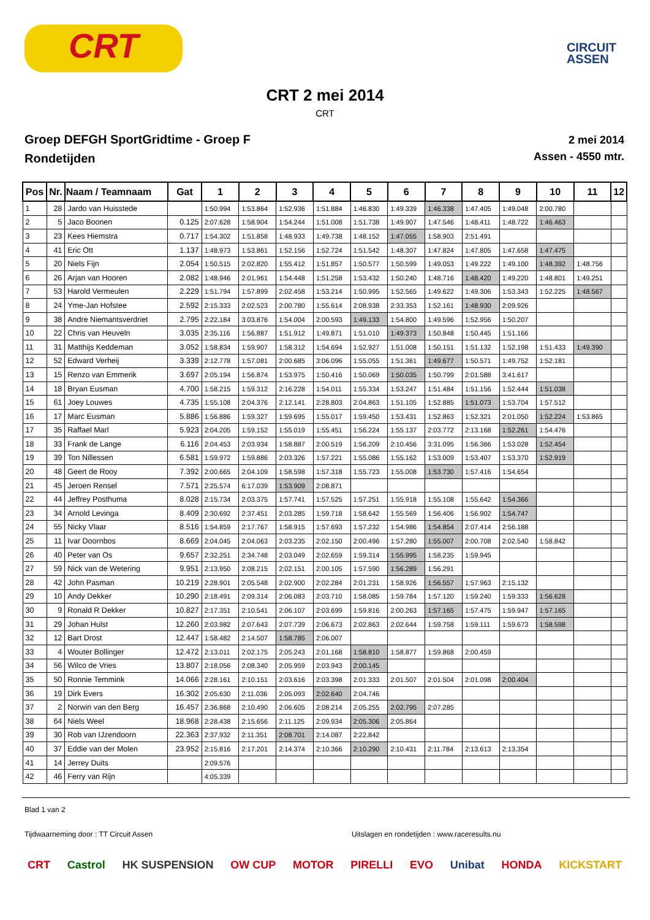CRT
CIRCUIT
ASSEN
CRT 2 mei 2014
CRT
Groep DEFGH SportGridtime - Groep F
Rondetijden
2 mei 2014
Assen - 4550 mtr.
| Pos | Nr. | Naam / Teamnaam | Gat | 1 | 2 | 3 | 4 | 5 | 6 | 7 | 8 | 9 | 10 | 11 | 12 |
| --- | --- | --- | --- | --- | --- | --- | --- | --- | --- | --- | --- | --- | --- | --- | --- |
| 1 | 28 | Jardo van Huisstede | | 1:50.994 | 1:53.864 | 1:52.936 | 1:51.884 | 1:46.830 | 1:49.339 | 1:46.338 | 1:47.405 | 1:49.048 | 2:00.780 | | |
| 2 | 5 | Jaco Boonen | 0.125 | 2:07.628 | 1:58.904 | 1:54.244 | 1:51.008 | 1:51.738 | 1:49.907 | 1:47.546 | 1:48.411 | 1:48.722 | 1:46.463 | | |
| 3 | 23 | Kees Hiemstra | 0.717 | 1:54.302 | 1:51.858 | 1:48.933 | 1:49.738 | 1:48.152 | 1:47.055 | 1:58.903 | 2:51.491 | | | | |
| 4 | 41 | Eric Ott | 1.137 | 1:48.973 | 1:53.861 | 1:52.156 | 1:52.724 | 1:51.542 | 1:48.307 | 1:47.824 | 1:47.805 | 1:47.658 | 1:47.475 | | |
| 5 | 20 | Niels Fijn | 2.054 | 1:50.515 | 2:02.820 | 1:55.412 | 1:51.857 | 1:50.577 | 1:50.599 | 1:49.053 | 1:49.222 | 1:49.100 | 1:48.392 | 1:48.756 | |
| 6 | 26 | Arjan van Hooren | 2.082 | 1:48.946 | 2:01.961 | 1:54.448 | 1:51.258 | 1:53.432 | 1:50.240 | 1:48.716 | 1:48.420 | 1:49.220 | 1:48.801 | 1:49.251 | |
| 7 | 53 | Harold Vermeulen | 2.229 | 1:51.794 | 1:57.899 | 2:02.458 | 1:53.214 | 1:50.995 | 1:52.565 | 1:49.622 | 1:49.306 | 1:53.343 | 1:52.225 | 1:48.567 | |
| 8 | 24 | Yme-Jan Hofstee | 2.592 | 2:15.333 | 2:02.523 | 2:00.780 | 1:55.614 | 2:08.938 | 2:33.353 | 1:52.161 | 1:48.930 | 2:09.926 | | | |
| 9 | 38 | Andre Niemantsverdriet | 2.795 | 2:22.184 | 3:03.876 | 1:54.004 | 2:00.593 | 1:49.133 | 1:54.800 | 1:49.596 | 1:52.956 | 1:50.207 | | | |
| 10 | 22 | Chris van Heuveln | 3.035 | 2:35.116 | 1:56.887 | 1:51.912 | 1:49.871 | 1:51.010 | 1:49.373 | 1:50.848 | 1:50.445 | 1:51.166 | | | |
| 11 | 31 | Matthijs Keddeman | 3.052 | 1:58.834 | 1:59.907 | 1:58.312 | 1:54.694 | 1:52.927 | 1:51.008 | 1:50.151 | 1:51.132 | 1:52.198 | 1:51.433 | 1:49.390 | |
| 12 | 52 | Edward Verheij | 3.339 | 2:12.778 | 1:57.081 | 2:00.685 | 3:06.096 | 1:55.055 | 1:51.361 | 1:49.677 | 1:50.571 | 1:49.752 | 1:52.181 | | |
| 13 | 15 | Renzo van Emmerik | 3.697 | 2:05.194 | 1:56.874 | 1:53.975 | 1:50.416 | 1:50.069 | 1:50.035 | 1:50.799 | 2:01.588 | 3:41.617 | | | |
| 14 | 18 | Bryan Eusman | 4.700 | 1:58.215 | 1:59.312 | 2:16.228 | 1:54.011 | 1:55.334 | 1:53.247 | 1:51.484 | 1:51.156 | 1:52.444 | 1:51.038 | | |
| 15 | 61 | Joey Louwes | 4.735 | 1:55.108 | 2:04.376 | 2:12.141 | 2:28.803 | 2:04.863 | 1:51.105 | 1:52.885 | 1:51.073 | 1:53.704 | 1:57.512 | | |
| 16 | 17 | Marc Eusman | 5.886 | 1:56.886 | 1:59.327 | 1:59.695 | 1:55.017 | 1:59.450 | 1:53.431 | 1:52.863 | 1:52.321 | 2:01.050 | 1:52.224 | 1:53.865 | |
| 17 | 35 | Raffael Marl | 5.923 | 2:04.205 | 1:59.152 | 1:55.019 | 1:55.451 | 1:56.224 | 1:55.137 | 2:03.772 | 2:13.168 | 1:52.261 | 1:54.476 | | |
| 18 | 33 | Frank de Lange | 6.116 | 2:04.453 | 2:03.934 | 1:58.887 | 2:00.519 | 1:56.209 | 2:10.456 | 3:31.095 | 1:56.366 | 1:53.028 | 1:52.454 | | |
| 19 | 39 | Ton Nillessen | 6.581 | 1:59.972 | 1:59.886 | 2:03.326 | 1:57.221 | 1:55.086 | 1:55.162 | 1:53.009 | 1:53.407 | 1:53.370 | 1:52.919 | | |
| 20 | 48 | Geert de Rooy | 7.392 | 2:00.665 | 2:04.109 | 1:58.598 | 1:57.318 | 1:55.723 | 1:55.008 | 1:53.730 | 1:57.416 | 1:54.654 | | | |
| 21 | 45 | Jeroen Rensel | 7.571 | 2:25.574 | 6:17.039 | 1:53.909 | 2:08.871 | | | | | | | | |
| 22 | 44 | Jeffrey Posthuma | 8.028 | 2:15.734 | 2:03.375 | 1:57.741 | 1:57.525 | 1:57.251 | 1:55.918 | 1:55.108 | 1:55.642 | 1:54.366 | | | |
| 23 | 34 | Arnold Levinga | 8.409 | 2:30.692 | 2:37.451 | 2:03.285 | 1:59.718 | 1:58.642 | 1:55.569 | 1:56.406 | 1:56.902 | 1:54.747 | | | |
| 24 | 55 | Nicky Vlaar | 8.516 | 1:54.859 | 2:17.767 | 1:58.915 | 1:57.693 | 1:57.232 | 1:54.986 | 1:54.854 | 2:07.414 | 2:56.188 | | | |
| 25 | 11 | Ivar Doornbos | 8.669 | 2:04.045 | 2:04.063 | 2:03.235 | 2:02.150 | 2:00.496 | 1:57.280 | 1:55.007 | 2:00.708 | 2:02.540 | 1:58.842 | | |
| 26 | 40 | Peter van Os | 9.657 | 2:32.251 | 2:34.748 | 2:03.049 | 2:02.659 | 1:59.314 | 1:55.995 | 1:58.235 | 1:59.945 | | | | |
| 27 | 59 | Nick van de Wetering | 9.951 | 2:13.950 | 2:08.215 | 2:02.151 | 2:00.105 | 1:57.590 | 1:56.289 | 1:56.291 | | | | | |
| 28 | 42 | John Pasman | 10.219 | 2:28.901 | 2:05.548 | 2:02.900 | 2:02.284 | 2:01.231 | 1:58.926 | 1:56.557 | 1:57.963 | 2:15.132 | | | |
| 29 | 10 | Andy Dekker | 10.290 | 2:18.491 | 2:09.314 | 2:06.083 | 2:03.710 | 1:58.085 | 1:59.784 | 1:57.120 | 1:59.240 | 1:59.333 | 1:56.628 | | |
| 30 | 9 | Ronald R Dekker | 10.827 | 2:17.351 | 2:10.541 | 2:06.107 | 2:03.699 | 1:59.816 | 2:00.263 | 1:57.165 | 1:57.475 | 1:59.947 | 1:57.165 | | |
| 31 | 29 | Johan Hulst | 12.260 | 2:03.982 | 2:07.643 | 2:07.739 | 2:06.673 | 2:02.863 | 2:02.644 | 1:59.758 | 1:59.111 | 1:59.673 | 1:58.598 | | |
| 32 | 12 | Bart Drost | 12.447 | 1:58.482 | 2:14.507 | 1:58.785 | 2:06.007 | | | | | | | | |
| 33 | 4 | Wouter Bollinger | 12.472 | 2:13.011 | 2:02.175 | 2:05.243 | 2:01.168 | 1:58.810 | 1:58.877 | 1:59.868 | 2:00.459 | | | | |
| 34 | 56 | Wilco de Vries | 13.807 | 2:18.056 | 2:08.340 | 2:05.959 | 2:03.943 | 2:00.145 | | | | | | | |
| 35 | 50 | Ronnie Temmink | 14.066 | 2:28.161 | 2:10.151 | 2:03.616 | 2:03.398 | 2:01.333 | 2:01.507 | 2:01.504 | 2:01.098 | 2:00.404 | | | |
| 36 | 19 | Dirk Evers | 16.302 | 2:05.630 | 2:11.036 | 2:05.093 | 2:02.640 | 2:04.746 | | | | | | | |
| 37 | 2 | Norwin van den Berg | 16.457 | 2:36.868 | 2:10.490 | 2:06.605 | 2:08.214 | 2:05.255 | 2:02.795 | 2:07.285 | | | | | |
| 38 | 64 | Niels Weel | 18.968 | 2:28.438 | 2:15.656 | 2:11.125 | 2:09.934 | 2:05.306 | 2:05.864 | | | | | | |
| 39 | 30 | Rob van IJzendoorn | 22.363 | 2:37.932 | 2:11.351 | 2:08.701 | 2:14.087 | 2:22.842 | | | | | | | |
| 40 | 37 | Eddie van der Molen | 23.952 | 2:15.816 | 2:17.201 | 2:14.374 | 2:10.366 | 2:10.290 | 2:10.431 | 2:11.784 | 2:13.613 | 2:13.354 | | | |
| 41 | 14 | Jerrey Duits | | 2:09.576 | | | | | | | | | | | |
| 42 | 46 | Ferry van Rijn | | 4:05.339 | | | | | | | | | | | |
Blad 1 van 2
Tijdwaarneming door : TT Circuit Assen Uitslagen en rondetijden : www.raceresults.nu
CRT Castrol HK SUSPENSION OW CUP MOTOR PIRELLI EVO Unibat HONDA KICKSTART